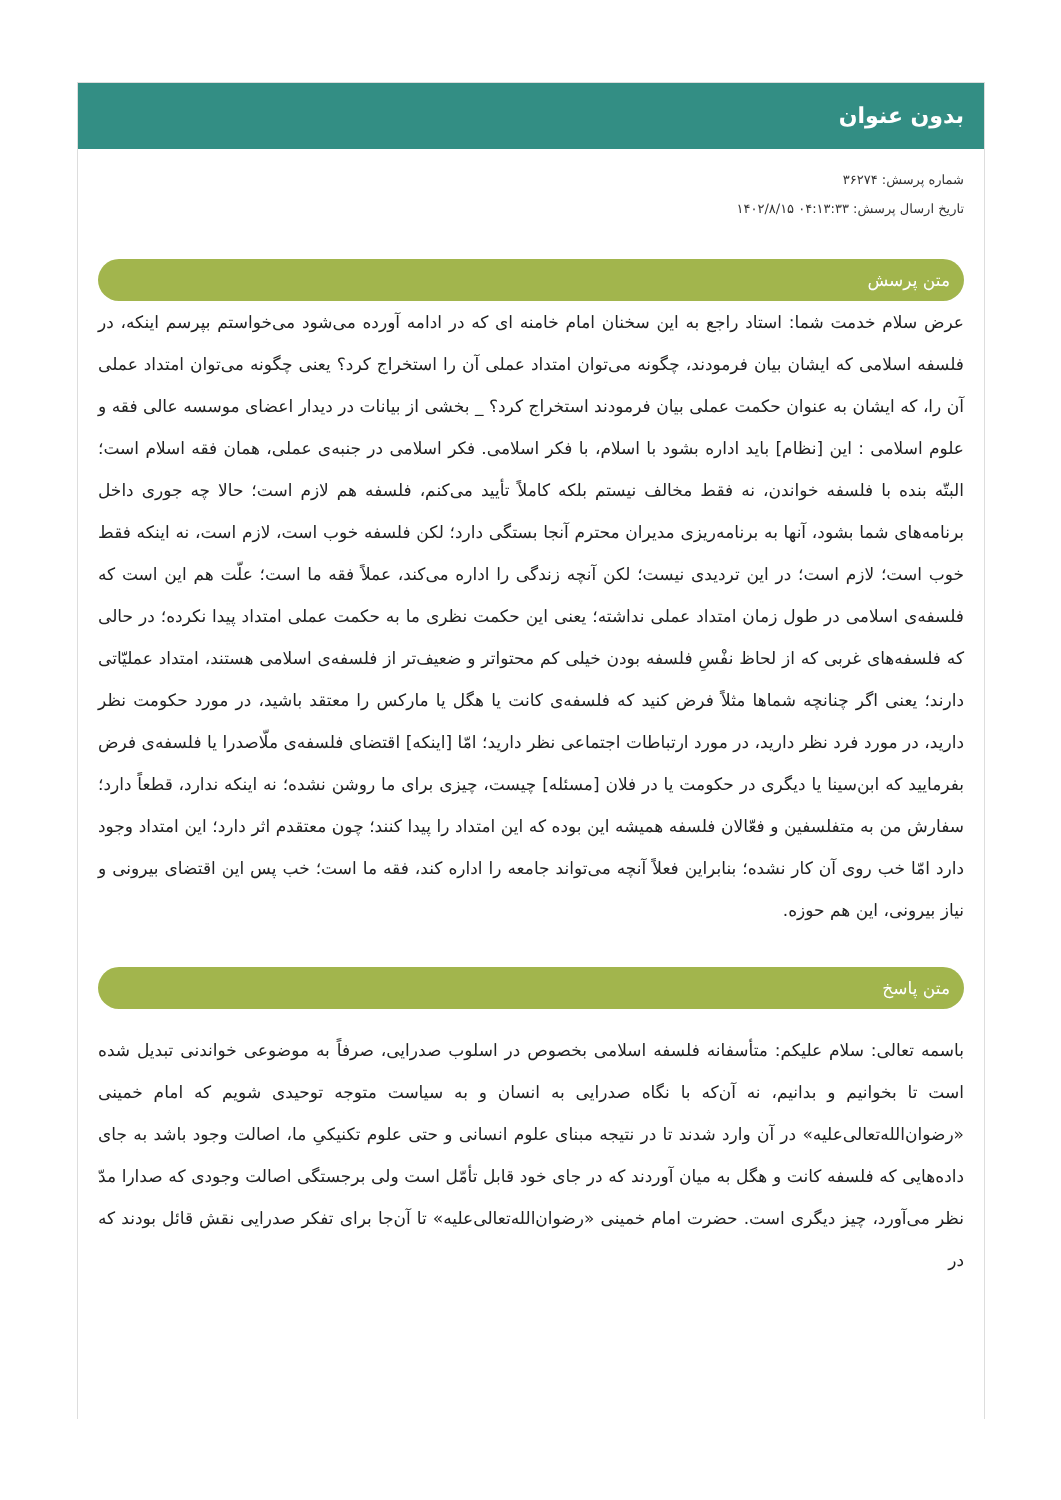بدون عنوان
شماره پرسش: ۳۶۲۷۴
تاریخ ارسال پرسش: ۰۴:۱۳:۳۳ ۱۴۰۲/۸/۱۵
متن پرسش
عرض سلام خدمت شما: استاد راجع به این سخنان امام خامنه ای که در ادامه آورده می‌شود می‌خواستم بپرسم اینکه، در فلسفه اسلامی که ایشان بیان فرمودند، چگونه می‌توان امتداد عملی آن را استخراج کرد؟ یعنی چگونه می‌توان امتداد عملی آن را، که ایشان به عنوان حکمت عملی بیان فرمودند استخراج کرد؟ _ بخشی از بیانات در دیدار اعضای موسسه عالی فقه و علوم اسلامی : این [نظام] باید اداره بشود با اسلام، با فکر اسلامی. فکر اسلامی در جنبه‌ی عملی، همان فقه اسلام است؛ البتّه بنده با فلسفه خواندن، نه فقط مخالف نیستم بلکه کاملاً تأیید می‌کنم، فلسفه هم لازم است؛ حالا چه جوری داخل برنامه‌های شما بشود، آنها به برنامه‌ریزی مدیران محترم آنجا بستگی دارد؛ لکن فلسفه خوب است، لازم است، نه اینکه فقط خوب است؛ لازم است؛ در این تردیدی نیست؛ لکن آنچه زندگی را اداره می‌کند، عملاً فقه ما است؛ علّت هم این است که فلسفه‌ی اسلامی در طول زمان امتداد عملی نداشته؛ یعنی این حکمت نظری ما به حکمت عملی امتداد پیدا نکرده؛ در حالی که فلسفه‌های غربی که از لحاظ نفْسِ فلسفه بودن خیلی کم محتواتر و ضعیف‌تر از فلسفه‌ی اسلامی هستند، امتداد عملیّاتی دارند؛ یعنی اگر چنانچه شماها مثلاً فرض کنید که فلسفه‌ی کانت یا هگل یا مارکس را معتقد باشید، در مورد حکومت نظر دارید، در مورد فرد نظر دارید، در مورد ارتباطات اجتماعی نظر دارید؛ امّا [اینکه] اقتضای فلسفه‌ی ملّاصدرا یا فلسفه‌ی فرض بفرمایید که ابن‌سینا یا دیگری در حکومت یا در فلان [مسئله] چیست، چیزی برای ما روشن نشده؛ نه اینکه ندارد، قطعاً دارد؛ سفارش من به متفلسفین و فعّالان فلسفه همیشه این بوده که این امتداد را پیدا کنند؛ چون معتقدم اثر دارد؛ این امتداد وجود دارد امّا خب روی آن کار نشده؛ بنابراین فعلاً آنچه می‌تواند جامعه را اداره کند، فقه ما است؛ خب پس این اقتضای بیرونی و نیاز بیرونی، این هم حوزه.
متن پاسخ
باسمه تعالی: سلام علیکم: متأسفانه فلسفه اسلامی بخصوص در اسلوب صدرایی، صرفاً به موضوعی خواندنی تبدیل شده است تا بخوانیم و بدانیم، نه آن‌که با نگاه صدرایی به انسان و به سیاست متوجه توحیدی شویم که امام خمینی «رضوان‌الله‌تعالی‌علیه» در آن وارد شدند تا در نتیجه مبنای علوم انسانی و حتی علوم تکنیکیِ ما، اصالت وجود باشد به جای داده‌هایی که فلسفه کانت و هگل به میان آوردند که در جای خود قابل تأمّل است ولی برجستگی اصالت وجودی که صدارا مدّ نظر می‌آورد، چیز دیگری است. حضرت امام خمینی «رضوان‌الله‌تعالی‌علیه» تا آن‌جا برای تفکر صدرایی نقش قائل بودند که در